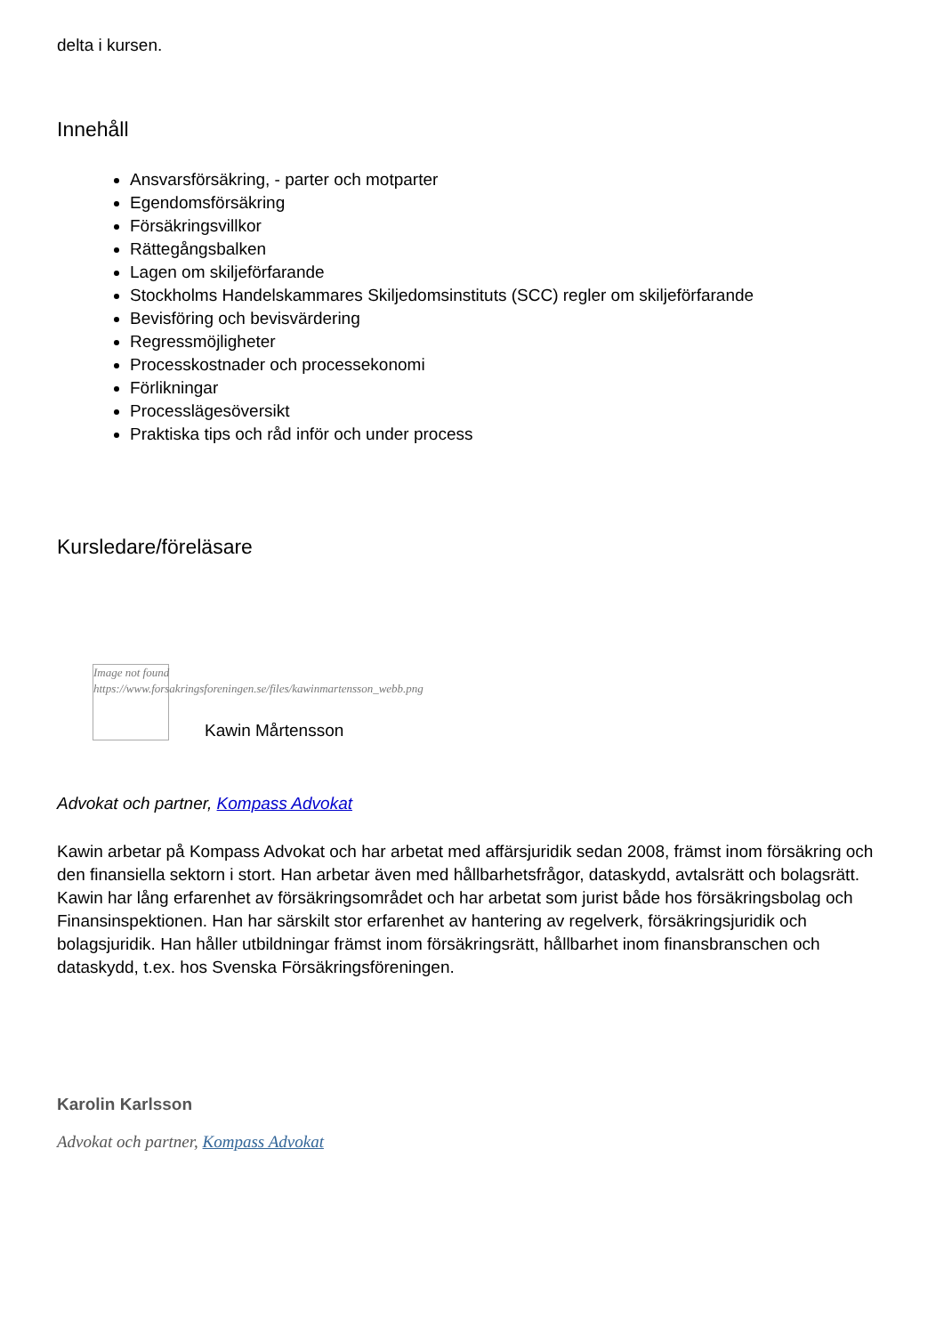delta i kursen.
Innehåll
Ansvarsförsäkring, - parter och motparter
Egendomsförsäkring
Försäkringsvillkor
Rättegångsbalken
Lagen om skiljeförfarande
Stockholms Handelskammares Skiljedomsinstituts (SCC) regler om skiljeförfarande
Bevisföring och bevisvärdering
Regressmöjligheter
Processkostnader och processekonomi
Förlikningar
Processlägesöversikt
Praktiska tips och råd inför och under process
Kursledare/föreläsare
Image not found
https://www.forsakringsforeningen.se/files/kawinmartensson_webb.png
Kawin Mårtensson
Advokat och partner, Kompass Advokat
Kawin arbetar på Kompass Advokat och har arbetat med affärsjuridik sedan 2008, främst inom försäkring och den finansiella sektorn i stort. Han arbetar även med hållbarhetsfrågor, dataskydd, avtalsrätt och bolagsrätt. Kawin har lång erfarenhet av försäkringsområdet och har arbetat som jurist både hos försäkringsbolag och Finansinspektionen. Han har särskilt stor erfarenhet av hantering av regelverk, försäkringsjuridik och bolagsjuridik. Han håller utbildningar främst inom försäkringsrätt, hållbarhet inom finansbranschen och dataskydd, t.ex. hos Svenska Försäkringsföreningen.
Karolin Karlsson
Advokat och partner, Kompass Advokat